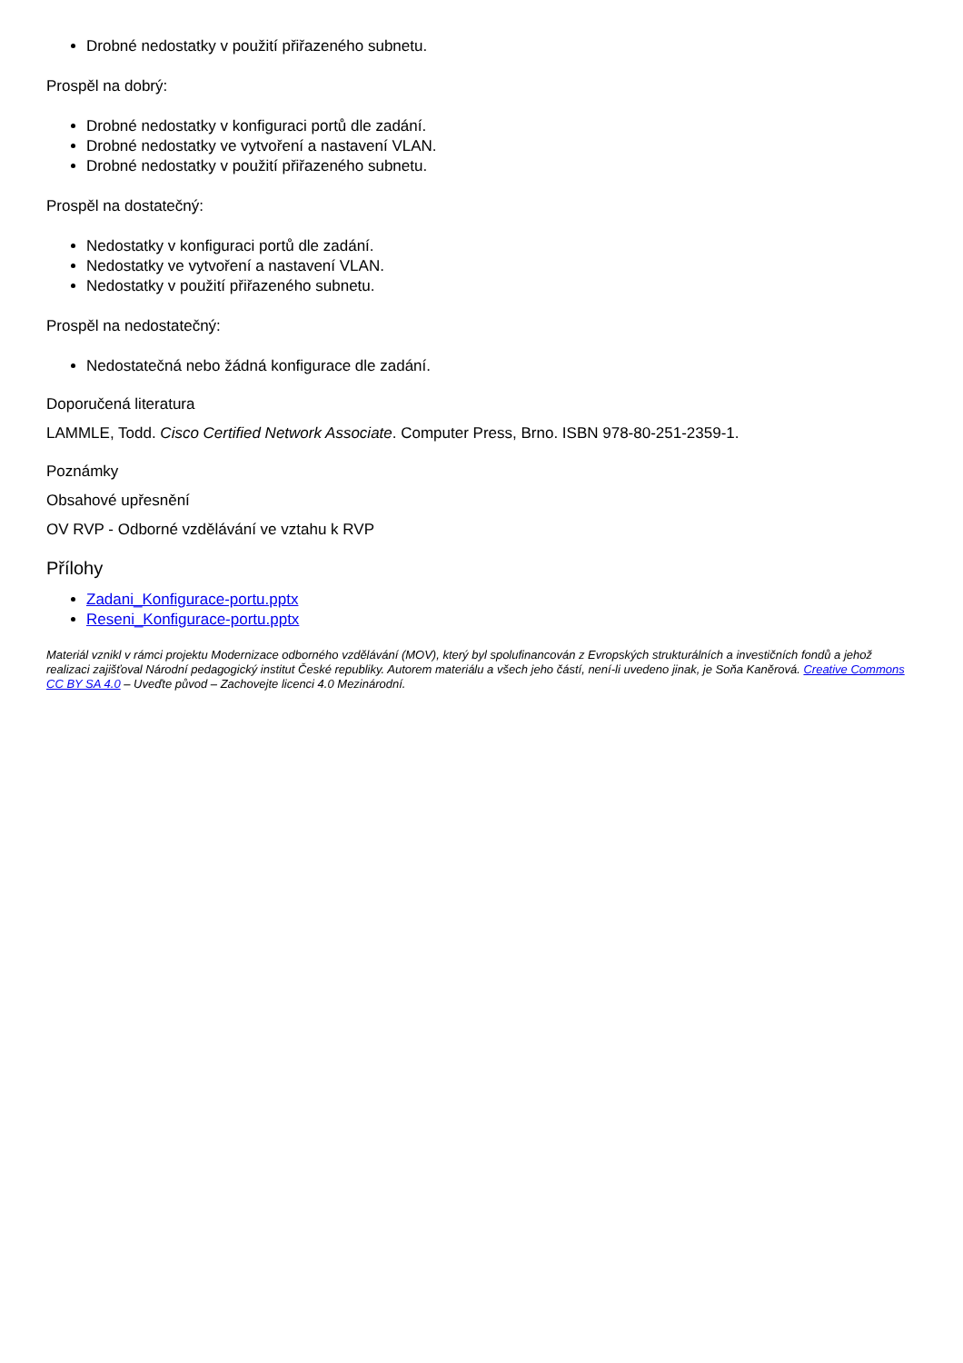Drobné nedostatky v použití přiřazeného subnetu.
Prospěl na dobrý:
Drobné nedostatky v konfiguraci portů dle zadání.
Drobné nedostatky ve vytvoření a nastavení VLAN.
Drobné nedostatky v použití přiřazeného subnetu.
Prospěl na dostatečný:
Nedostatky v konfiguraci portů dle zadání.
Nedostatky ve vytvoření a nastavení VLAN.
Nedostatky v použití přiřazeného subnetu.
Prospěl na nedostatečný:
Nedostatečná nebo žádná konfigurace dle zadání.
Doporučená literatura
LAMMLE, Todd. Cisco Certified Network Associate. Computer Press, Brno. ISBN 978-80-251-2359-1.
Poznámky
Obsahové upřesnění
OV RVP - Odborné vzdělávání ve vztahu k RVP
Přílohy
Zadani_Konfigurace-portu.pptx
Reseni_Konfigurace-portu.pptx
Materiál vznikl v rámci projektu Modernizace odborného vzdělávání (MOV), který byl spolufinancován z Evropských strukturálních a investičních fondů a jehož realizaci zajišťoval Národní pedagogický institut České republiky. Autorem materiálu a všech jeho částí, není-li uvedeno jinak, je Soňa Kaněrová. Creative Commons CC BY SA 4.0 – Uveďte původ – Zachovejte licenci 4.0 Mezinárodní.